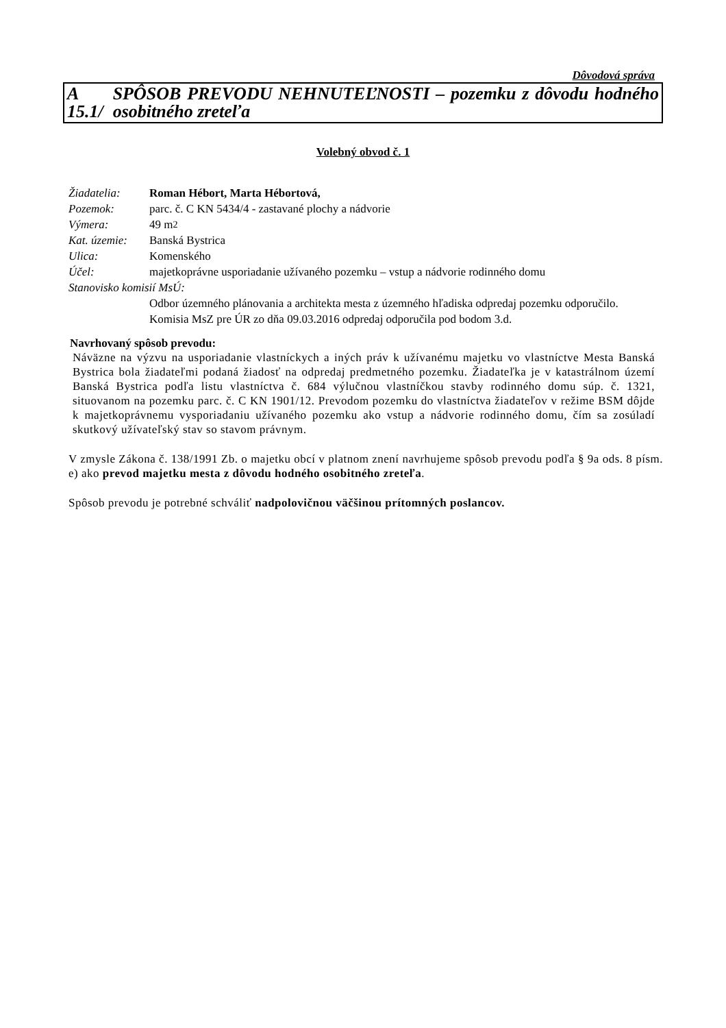Dôvodová správa
A 15.1/ SPÔSOB PREVODU NEHNUTEĽNOSTI – pozemku z dôvodu hodného osobitného zreteľa
Volebný obvod č. 1
Žiadatelia: Roman Hébort, Marta Hébortová,
Pozemok: parc. č. C KN 5434/4 - zastavané plochy a nádvorie
Výmera: 49 m<sup>2</sup>
Kat. územie: Banská Bystrica
Ulica: Komenského
Účel: majetkoprávne usporiadanie užívaného pozemku – vstup a nádvorie rodinného domu
Stanovisko komisií MsÚ:
Odbor územného plánovania a architekta mesta z územného hľadiska odpredaj pozemku odporučilo.
Komisia MsZ pre ÚR zo dňa 09.03.2016 odpredaj odporučila pod bodom 3.d.
Navrhovaný spôsob prevodu:
Náväzne na výzvu na usporiadanie vlastníckych a iných práv k užívanému majetku vo vlastníctve Mesta Banská Bystrica bola žiadateľmi podaná žiadosť na odpredaj predmetného pozemku. Žiadateľka je v katastrálnom území Banská Bystrica podľa listu vlastníctva č. 684 výlučnou vlastníčkou stavby rodinného domu súp. č. 1321, situovanom na pozemku parc. č. C KN 1901/12. Prevodom pozemku do vlastníctva žiadateľov v režime BSM dôjde k majetkoprávnemu vysporiadaniu užívaného pozemku ako vstup a nádvorie rodinného domu, čím sa zosúladí skutkový užívateľský stav so stavom právnym.
V zmysle Zákona č. 138/1991 Zb. o majetku obcí v platnom znení navrhujeme spôsob prevodu podľa § 9a ods. 8 písm. e) ako prevod majetku mesta z dôvodu hodného osobitného zreteľa.
Spôsob prevodu je potrebné schváliť nadpolovičnou väčšinou prítomných poslancov.